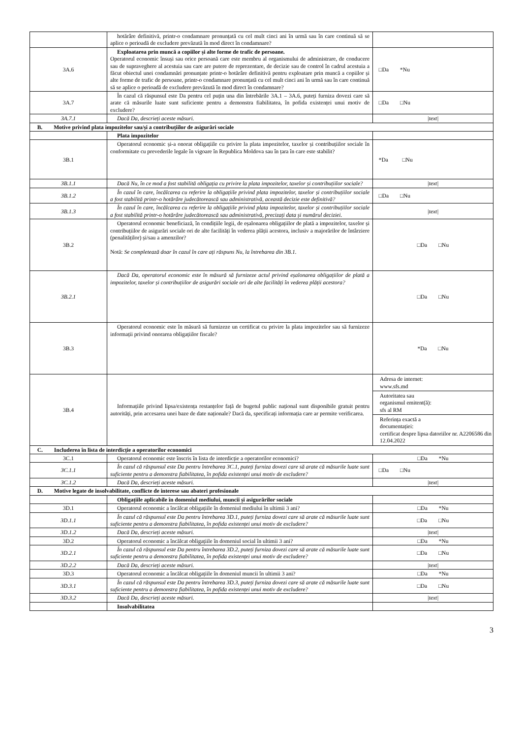| | hotărâre definitivă, printr-o condamnare pronunțată cu cel mult cinci ani în urmă sau în care continuă să se aplice o perioadă de excludere prevăzută în mod direct în condamnare? | |
| 3A.6 | Exploatarea prin muncă a copiilor și alte forme de trafic de persoane. Operatorul economic însuși sau orice persoană care este membru al organismului de administrare, de conducere sau de supraveghere al acestuia sau care are putere de reprezentare, de decizie sau de control în cadrul acestuia a făcut obiectul unei condamnări pronunțate printr-o hotărâre definitivă pentru exploatare prin muncă a copiilor și alte forme de trafic de persoane, printr-o condamnare pronunțată cu cel mult cinci ani în urmă sau în care continuă să se aplice o perioadă de excludere prevăzută în mod direct în condamnare? | □Da *Nu |
| 3A.7 | În cazul că răspunsul este Da pentru cel puțin una din întrebările 3A.1 – 3A.6, puteți furniza dovezi care să arate că măsurile luate sunt suficiente pentru a demonstra fiabilitatea, în pofida existenței unui motiv de excludere? | □Da □Nu |
| 3A.7.1 | Dacă Da, descrieți aceste măsuri. | /text/ |
| B. Motive privind plata impozitelor sau/și a contribuțiilor de asigurări sociale | | |
| | Plata impozitelor | |
| 3B.1 | Operatorul economic și-a onorat obligațiile cu privire la plata impozitelor, taxelor și contribuțiilor sociale în conformitate cu prevederile legale în vigoare în Republica Moldova sau în țara în care este stabilit? | *Da □Nu |
| 3B.1.1 | Dacă Nu, în ce mod a fost stabilită obligația cu privire la plata impozitelor, taxelor și contribuțiilor sociale? | /text/ |
| 3B.1.2 | În cazul în care, încălcarea cu referire la obligațiile privind plata impozitelor, taxelor și contribuțiilor sociale a fost stabilită printr-o hotărâre judecătorească sau administrativă, această decizie este definitivă? | □Da □Nu |
| 3B.1.3 | În cazul în care, încălcarea cu referire la obligațiile privind plata impozitelor, taxelor și contribuțiilor sociale a fost stabilită printr-o hotărâre judecătorească sau administrativă, precizați data și numărul deciziei. | /text/ |
| 3B.2 | Operatorul economic beneficiază, în condițiile legii, de eșalonarea obligațiilor de plată a impozitelor, taxelor și contribuțiilor de asigurări sociale ori de alte facilități în vederea plății acestora, inclusiv a majorărilor de întârziere (penalităților) și/sau a amenzilor? Notă: Se completează doar în cazul în care ați răspuns Nu, la întrebarea din 3B.1. | □Da □Nu |
| 3B.2.1 | Dacă Da, operatorul economic este în măsură să furnizeze actul privind eșalonarea obligațiilor de plată a impozitelor, taxelor și contribuțiilor de asigurări sociale ori de alte facilități în vederea plății acestora? | □Da □Nu |
| 3B.3 | Operatorul economic este în măsură să furnizeze un certificat cu privire la plata impozitelor sau să furnizeze informații privind onorarea obligațiilor fiscale? | *Da □Nu |
| 3B.4 | Informațiile privind lipsa/existența restanțelor față de bugetul public național sunt disponibile gratuit pentru autorități, prin accesarea unei baze de date naționale? Dacă da, specificați informația care ar permite verificarea. | Adresa de internet: www.sfs.md Autoritatea sau organismul emitent(ă): sfs al RM Referința exactă a documentației: certificat despre lipsa datoriilor nr. A2206586 din 12.04.2022 |
| C. Includerea în lista de interdicție a operatorilor economici | | |
| 3C.1 | Operatorul economic este înscris în lista de interdicție a operatorilor economici? | □Da *Nu |
| 3C.1.1 | În cazul că răspunsul este Da pentru întrebarea 3C.1, puteți furniza dovezi care să arate că măsurile luate sunt suficiente pentru a demonstra fiabilitatea, în pofida existenței unui motiv de excludere? | □Da □Nu |
| 3C.1.2 | Dacă Da, descrieți aceste măsuri. | /text/ |
| D. Motive legate de insolvabilitate, conflicte de interese sau abateri profesionale | | |
| | Obligațiile aplicabile în domeniul mediului, muncii și asigurărilor sociale | |
| 3D.1 | Operatorul economic a încălcat obligațiile în domeniul mediului în ultimii 3 ani? | □Da *Nu |
| 3D.1.1 | În cazul că răspunsul este Da pentru întrebarea 3D.1, puteți furniza dovezi care să arate că măsurile luate sunt suficiente pentru a demonstra fiabilitatea, în pofida existenței unui motiv de excludere? | □Da □Nu |
| 3D.1.2 | Dacă Da, descrieți aceste măsuri. | /text/ |
| 3D.2 | Operatorul economic a încălcat obligațiile în domeniul social în ultimii 3 ani? | □Da *Nu |
| 3D.2.1 | În cazul că răspunsul este Da pentru întrebarea 3D.2, puteți furniza dovezi care să arate că măsurile luate sunt suficiente pentru a demonstra fiabilitatea, în pofida existenței unui motiv de excludere? | □Da □Nu |
| 3D.2.2 | Dacă Da, descrieți aceste măsuri. | /text/ |
| 3D.3 | Operatorul economic a încălcat obligațiile în domeniul muncii în ultimii 3 ani? | □Da *Nu |
| 3D.3.1 | În cazul că răspunsul este Da pentru întrebarea 3D.3, puteți furniza dovezi care să arate că măsurile luate sunt suficiente pentru a demonstra fiabilitatea, în pofida existenței unui motiv de excludere? | □Da □Nu |
| 3D.3.2 | Dacă Da, descrieți aceste măsuri. | /text/ |
| | Insolvabilitatea | |
3